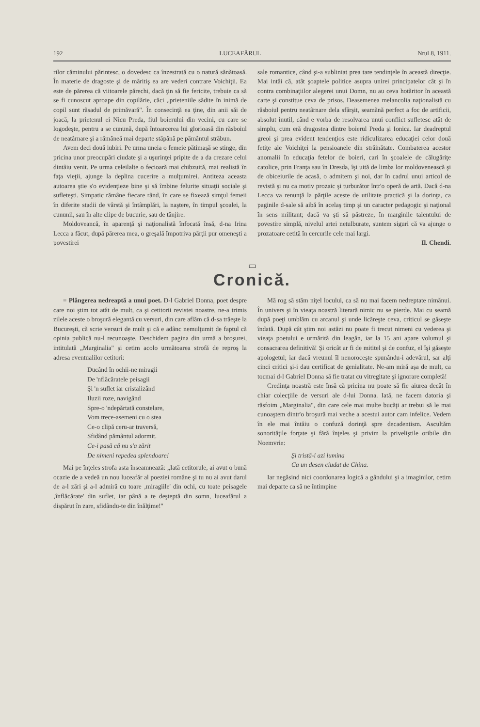192 LUCEAFĂRUL Nrul 8, 1911.
rilor căminului părintesc, o dovedesc ca înzestrată cu o natură sănătoasă. În materie de dragoste şi de măritiş ea are vederi contrare Voichiţii. Ea este de părerea că viitoarele părechi, dacă ţin să fie fericite, trebuie ca să se fi cunoscut aproape din copilărie, căci „prieteniile sădite în inimă de copil sunt răsadul de primăvară". În consecinţă ea ţine, din anii săi de joacă, la prietenul ei Nicu Preda, fiul boierului din vecini, cu care se logodeşte, pentru a se cunună, după întoarcerea lui glorioasă din răsboiul de neatârnare şi a rămâneă mai departe stăpână pe pământul străbun.
Avem deci două iubiri. Pe urma uneia o femeie pătimaşă se stinge, din pricina unor preocupări ciudate şi a uşurinţei pripite de a da crezare celui dintâiu venit. Pe urma celeilalte o fecioară mai chibzuită, mai realistă în faţa vieţii, ajunge la deplina cucerire a mulţumirei. Antiteza aceasta autoarea ştie s'o evidenţieze bine şi să îmbine felurite situaţii sociale şi sufleteşti. Simpatic rămâne fiecare rând, în care se fixează simţul femeii în diferite stadii de vârstă şi întâmplări, la naştere, în timpul şcoalei, la cununii, sau în alte clipe de bucurie, sau de tânjire.
Moldoveancă, în aparenţă şi naţionalistă înfocată însă, d-na Irina Lecca a făcut, după părerea mea, o greşală împotriva părţii pur omeneşti a povestirei
sale romantice, când şi-a subliniat prea tare tendinţele în această direcţie. Mai intâi că, atât şoaptele politice asupra unirei principatelor cât şi în contra combinaţiilor alegerei unui Domn, nu au ceva hotăritor în această carte şi constitue ceva de prisos. Deasemenea melancolia naţionalistă cu răsboiul pentru neatârnare dela sfârşit, seamănă perfect a foc de artificii, absolut inutil, când e vorba de resolvarea unui conflict sufletesc atât de simplu, cum eră dragostea dintre boierul Preda şi Ionica. Iar deadreptul greoi şi prea evident tendenţios este ridiculizarea educaţiei celor două fetiţe ale Voichiţei la pensioanele din străinătate. Combaterea acestor anomalii în educaţia fetelor de boieri, cari în şcoalele de călugăriţe catolice, prin Franţa sau în Dresda, îşi uită de limba lor moldovenească şi de obiceiurile de acasă, o admitem şi noi, dar în cadrul unui articol de revistă şi nu ca motiv prozaic şi turburător într'o operă de artă. Dacă d-na Lecca va renunţă la părţile aceste de utilitate practică şi la dorinţa, ca paginile d-sale să aibă în acelaş timp şi un caracter pedagogic şi naţional în sens militant; dacă va şti să păstreze, în marginile talentului de povestire simplă, nivelul artei netulburate, suntem siguri că va ajunge o prozatoare cetită în cercurile cele mai largi.
Il. Chendi.
▭
Cronică.
= Plângerea nedreaptă a unui poet. D-l Gabriel Donna, poet despre care noi ştim tot atât de mult, ca şi cetitorii revistei noastre, ne-a trimis zilele aceste o broşură elegantă cu versuri, din care aflăm că d-sa trăeşte la Bucureşti, că scrie versuri de mult şi că e adânc nemulţumit de faptul că opinia publică nu-l recunoaşte. Deschidem pagina din urmă a broşurei, intitulată „Marginalia" şi cetim acolo următoarea strofă de reproş la adresa eventualilor cetitori:
Ducând în ochii-ne miragii
De 'nflăcăratele peisagii
Şi 'n suflet iar cristalizând
Iluzii roze, navigând
Spre-o 'ndepărtată constelare,
Vom trece-asemeni cu o stea
Ce-o clipă ceru-ar traversă,
Sfidând pământul adormit.
Ce-i pasă că nu s'a zărit
De nimeni repedea splendoare!
Mai pe înţeles strofa asta înseamnează: „Iată cetitorule, ai avut o bună ocazie de a vedeă un nou luceafăr al poeziei române şi tu nu ai avut darul de a-l zări şi a-l admiră cu toare ‚miragiile' din ochi, cu toate peisagele ‚înflăcărate' din suflet, iar până a te deşteptă din somn, luceafărul a dispărut în zare, sfidându-te din înălţime!"
Mă rog să stăm niţel locului, ca să nu mai facem nedreptate nimănui. În univers şi în vieaţa noastră literară nimic nu se pierde. Mai cu seamă după poeţi umblăm cu arcanul şi unde licăreşte ceva, criticul se găseşte îndată. După cât ştim noi astăzi nu poate fi trecut nimeni cu vederea şi vieaţa poetului e urmărită din leagăn, iar la 15 ani apare volumul şi consacrarea definitivă! Şi oricât ar fi de mititel şi de confuz, el îşi găseşte apologetul; iar dacă vreunul îl nenoroceşte spunându-i adevărul, sar alţi cinci critici şi-i dau certificat de genialitate. Ne-am miră aşa de mult, ca tocmai d-l Gabriel Donna să fie tratat cu vitregitate şi ignorare completă!
Credinţa noastră este însă că pricina nu poate să fie aiurea decât în chiar colecţiile de versuri ale d-lui Donna. Iată, ne facem datoria şi răsfoim „Marginalia", din care cele mai multe bucăţi ar trebui să le mai cunoaştem dintr'o broşură mai veche a acestui autor cam infelice. Vedem în ele mai întâiu o confuză dorinţă spre decadentism. Ascultăm sonorităţile forţate şi fără înţeles şi privim la priveliştile oribile din Noemvrie:
Şi tristă-i azi lumina
Ca un desen ciudat de China.
Iar negăsind nici coordonarea logică a gândului şi a imaginilor, cetim mai departe ca să ne întimpine